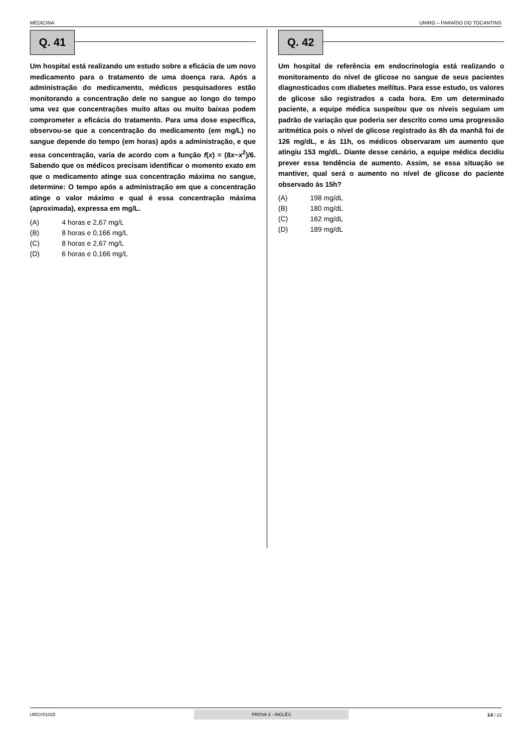MEDICINA UNIRG – PARAÍSO DO TOCANTINS
Q. 41
Um hospital está realizando um estudo sobre a eficácia de um novo medicamento para o tratamento de uma doença rara. Após a administração do medicamento, médicos pesquisadores estão monitorando a concentração dele no sangue ao longo do tempo uma vez que concentrações muito altas ou muito baixas podem comprometer a eficácia do tratamento. Para uma dose específica, observou-se que a concentração do medicamento (em mg/L) no sangue depende do tempo (em horas) após a administração, e que essa concentração, varia de acordo com a função f(x) = (8x−x<sup>2</sup>)/6. Sabendo que os médicos precisam identificar o momento exato em que o medicamento atinge sua concentração máxima no sangue, determine: O tempo após a administração em que a concentração atinge o valor máximo e qual é essa concentração máxima (aproximada), expressa em mg/L.
(A) 4 horas e 2,67 mg/L
(B) 8 horas e 0,166 mg/L
(C) 8 horas e 2,67 mg/L
(D) 6 horas e 0,166 mg/L
Q. 42
Um hospital de referência em endocrinologia está realizando o monitoramento do nível de glicose no sangue de seus pacientes diagnosticados com diabetes mellitus. Para esse estudo, os valores de glicose são registrados a cada hora. Em um determinado paciente, a equipe médica suspeitou que os níveis seguiam um padrão de variação que poderia ser descrito como uma progressão aritmética pois o nível de glicose registrado às 8h da manhã foi de 126 mg/dL, e às 11h, os médicos observaram um aumento que atingiu 153 mg/dL. Diante desse cenário, a equipe médica decidiu prever essa tendência de aumento. Assim, se essa situação se mantiver, qual será o aumento no nível de glicose do paciente observado às 15h?
(A) 198 mg/dL
(B) 180 mg/dL
(C) 162 mg/dL
(D) 189 mg/dL
URGV01025
PROVA 3 - INGLÊS
14 / 23